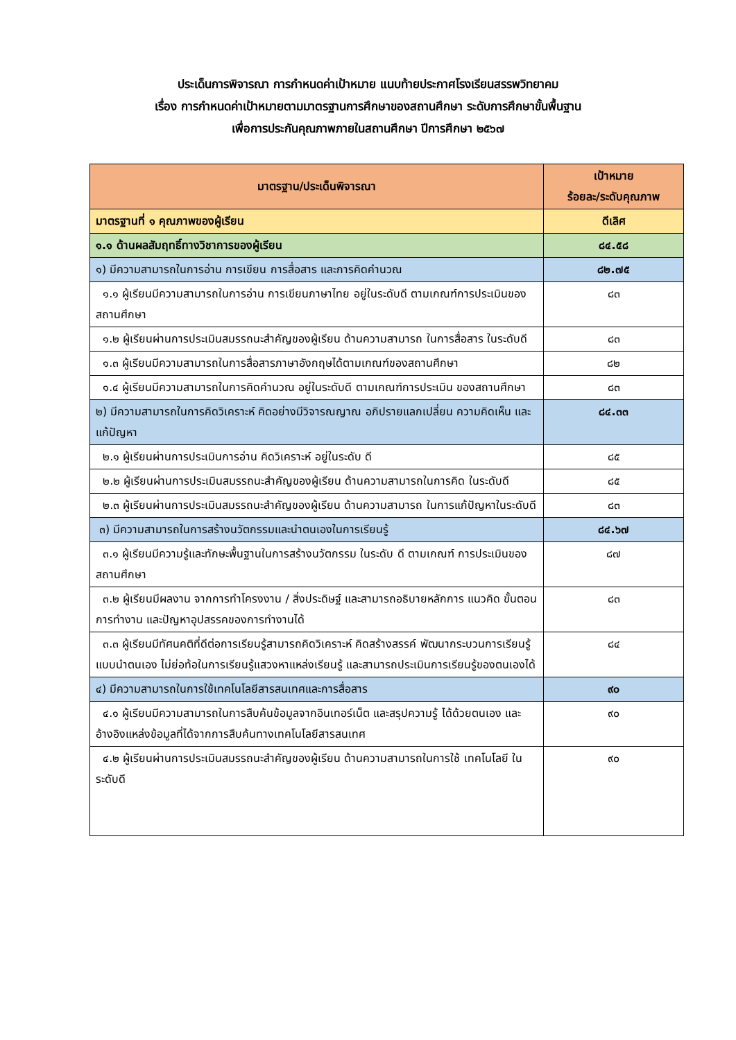ประเด็นการพิจารณา การกำหนดค่าเป้าหมาย แนบท้ายประกาศโรงเรียนสรรพวิทยาคม
เรื่อง การกำหนดค่าเป้าหมายตามมาตรฐานการศึกษาของสถานศึกษา ระดับการศึกษาขั้นพื้นฐาน
เพื่อการประกันคุณภาพภายในสถานศึกษา ปีการศึกษา ๒๕๖๗
| มาตรฐาน/ประเด็นพิจารณา | เป้าหมาย ร้อยละ/ระดับคุณภาพ |
| --- | --- |
| มาตรฐานที่ ๑ คุณภาพของผู้เรียน | ดีเลิศ |
| ๑.๑ ด้านผลสัมฤทธิ์ทางวิชาการของผู้เรียน | ๘๔.๕๘ |
| ๑) มีความสามารถในการอ่าน การเขียน การสื่อสาร และการคิดคำนวณ | ๘๒.๗๕ |
| ๑.๑ ผู้เรียนมีความสามารถในการอ่าน การเขียนภาษาไทย อยู่ในระดับดี ตามเกณฑ์การประเมินของสถานศึกษา | ๘๓ |
| ๑.๒ ผู้เรียนผ่านการประเมินสมรรถนะสำคัญของผู้เรียน ด้านความสามารถ ในการสื่อสาร ในระดับดี | ๘๓ |
| ๑.๓ ผู้เรียนมีความสามารถในการสื่อสารภาษาอังกฤษได้ตามเกณฑ์ของสถานศึกษา | ๘๒ |
| ๑.๔ ผู้เรียนมีความสามารถในการคิดคำนวณ อยู่ในระดับดี ตามเกณฑ์การประเมิน ของสถานศึกษา | ๘๓ |
| ๒) มีความสามารถในการคิดวิเคราะห์ คิดอย่างมีวิจารณญาณ อภิปรายแลกเปลี่ยน ความคิดเห็น และแก้ปัญหา | ๘๔.๓๓ |
| ๒.๑ ผู้เรียนผ่านการประเมินการอ่าน คิดวิเคราะห์ อยู่ในระดับ ดี | ๘๕ |
| ๒.๒ ผู้เรียนผ่านการประเมินสมรรถนะสำคัญของผู้เรียน ด้านความสามารถในการคิด ในระดับดี | ๘๕ |
| ๒.๓ ผู้เรียนผ่านการประเมินสมรรถนะสำคัญของผู้เรียน ด้านความสามารถ ในการแก้ปัญหาในระดับดี | ๘๓ |
| ๓) มีความสามารถในการสร้างนวัตกรรมและนำตนเองในการเรียนรู้ | ๘๔.๖๗ |
| ๓.๑ ผู้เรียนมีความรู้และทักษะพื้นฐานในการสร้างนวัตกรรม ในระดับ ดี ตามเกณฑ์ การประเมินของสถานศึกษา | ๘๗ |
| ๓.๒ ผู้เรียนมีผลงาน จากการทำโครงงาน / สิ่งประดิษฐ์ และสามารถอธิบายหลักการ แนวคิด ขั้นตอนการทำงาน และปัญหาอุปสรรคของการทำงานได้ | ๘๓ |
| ๓.๓ ผู้เรียนมีทัศนคติที่ดีต่อการเรียนรู้สามารถคิดวิเคราะห์ คิดสร้างสรรค์ พัฒนากระบวนการเรียนรู้แบบนำตนเอง ไม่ย่อท้อในการเรียนรู้แสวงหาแหล่งเรียนรู้ และสามารถประเมินการเรียนรู้ของตนเองได้ | ๘๔ |
| ๔) มีความสามารถในการใช้เทคโนโลยีสารสนเทศและการสื่อสาร | ๙๐ |
| ๔.๑ ผู้เรียนมีความสามารถในการสืบค้นข้อมูลจากอินเทอร์เน็ต และสรุปความรู้ ได้ด้วยตนเอง และอ้างอิงแหล่งข้อมูลที่ได้จากการสืบค้นทางเทคโนโลยีสารสนเทศ | ๙๐ |
| ๔.๒ ผู้เรียนผ่านการประเมินสมรรถนะสำคัญของผู้เรียน ด้านความสามารถในการใช้ เทคโนโลยี ในระดับดี | ๙๐ |